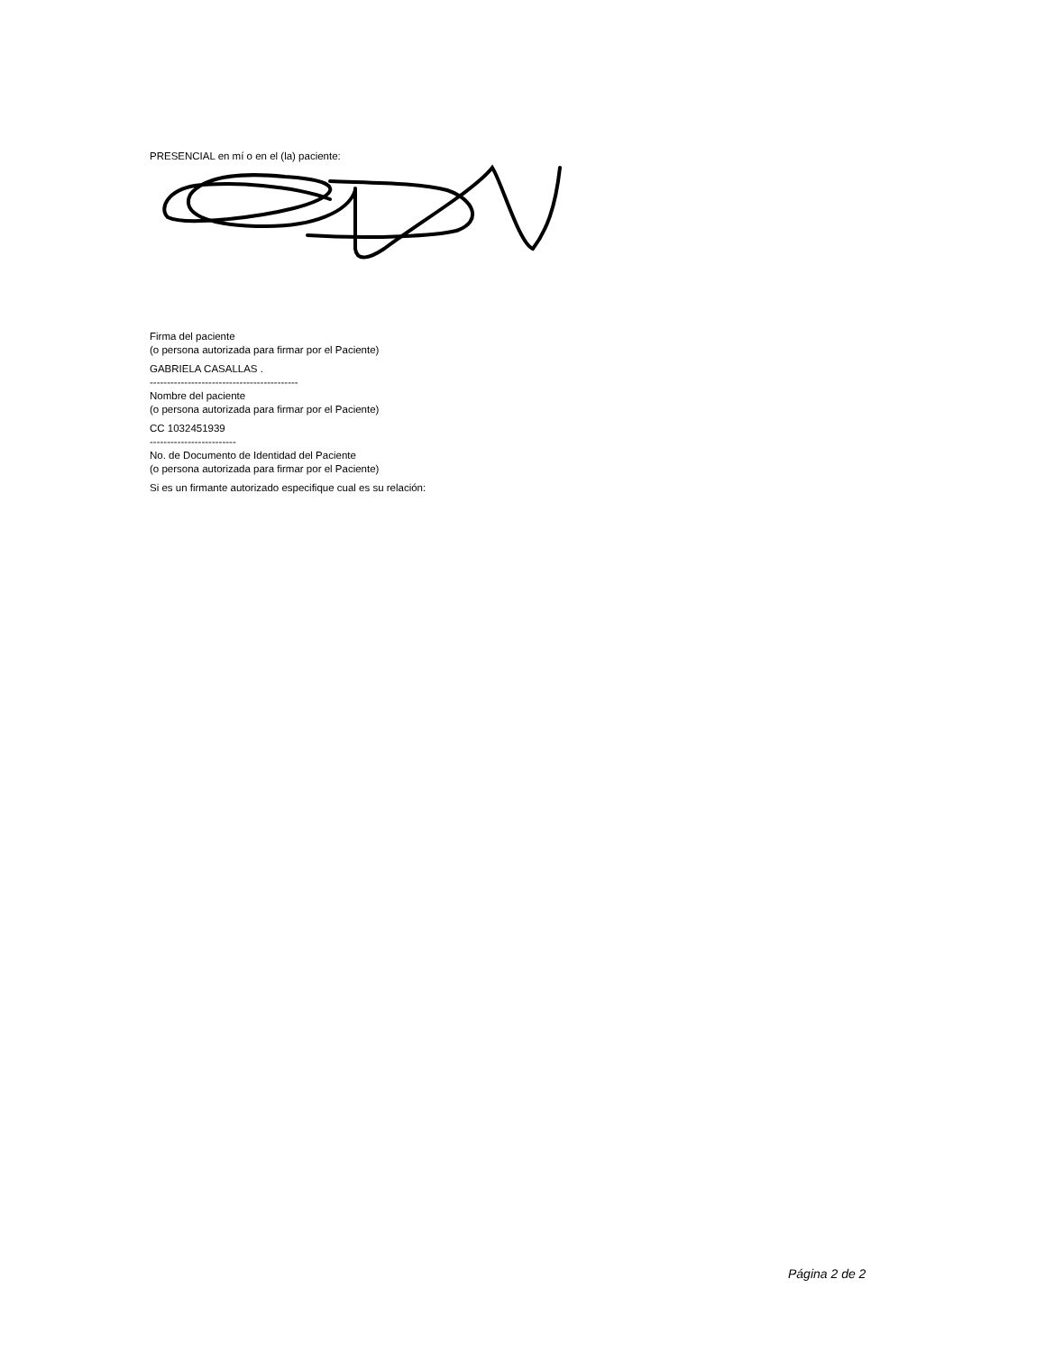PRESENCIAL en mí o en el (la) paciente:
Firma del paciente
(o persona autorizada para firmar por el Paciente)
GABRIELA CASALLAS .
-------------------------------------------
Nombre del paciente
(o persona autorizada para firmar por el Paciente)
CC 1032451939
-------------------------
No. de Documento de Identidad del Paciente
(o persona autorizada para firmar por el Paciente)
Si es un firmante autorizado especifique cual es su relación:
Página 2 de 2